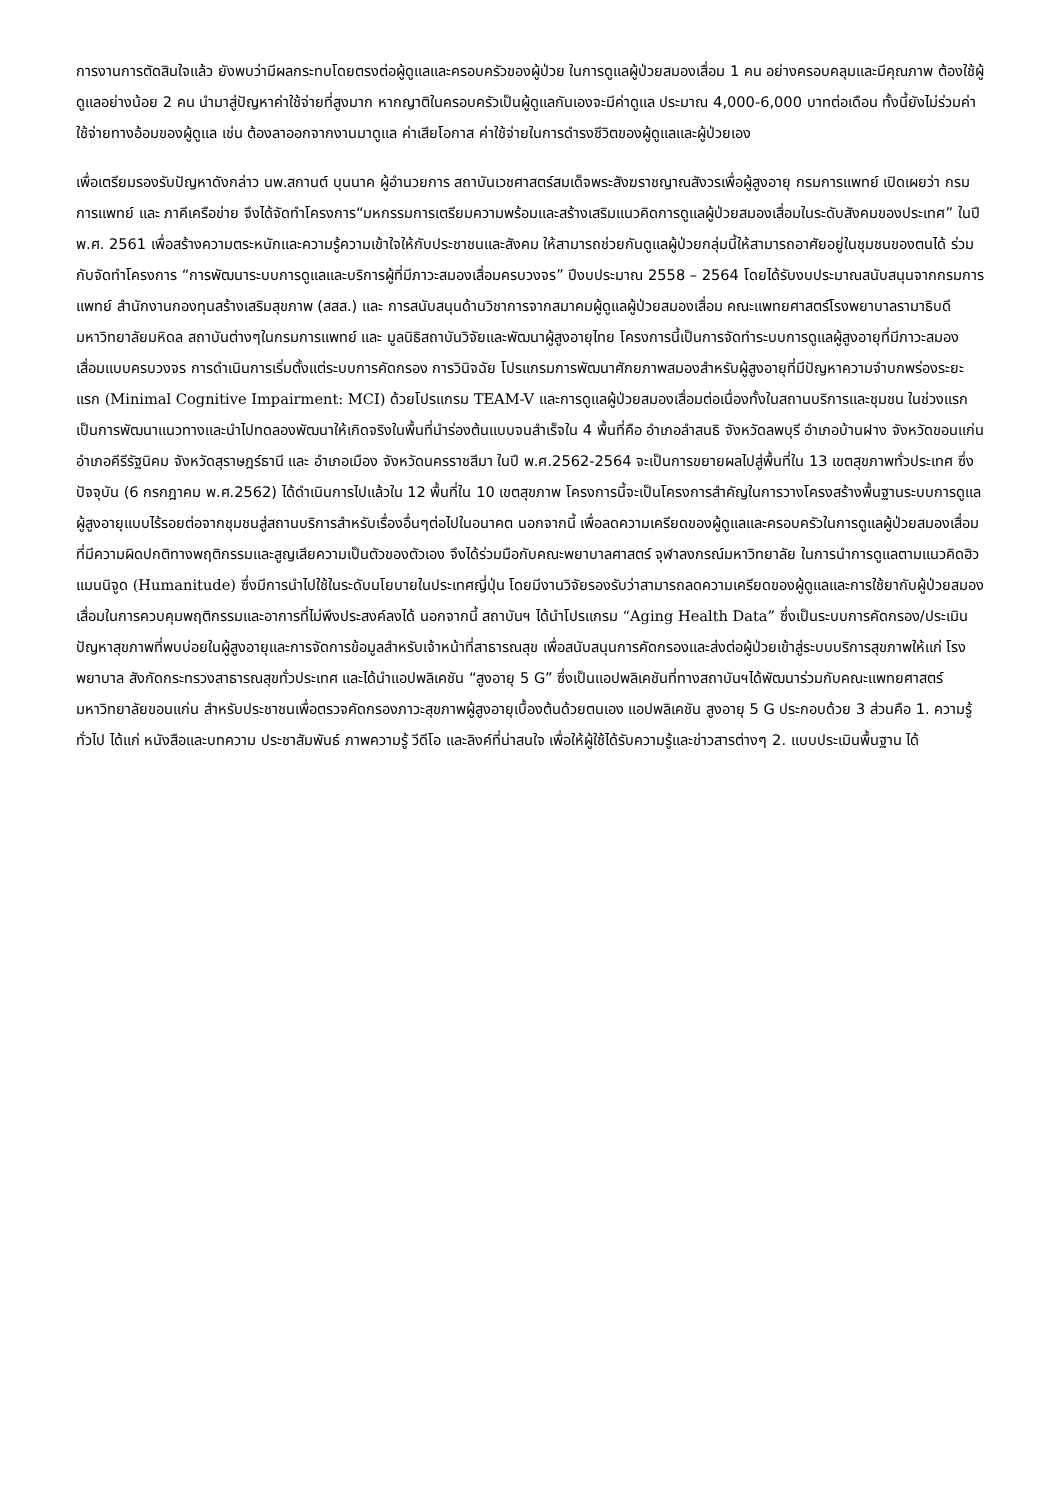การงานการตัดสินใจแล้ว ยังพบว่ามีผลกระทบโดยตรงต่อผู้ดูแลและครอบครัวของผู้ป่วย ในการดูแลผู้ป่วยสมองเสื่อม 1 คน อย่างครอบคลุมและมีคุณภาพ ต้องใช้ผู้ดูแลอย่างน้อย 2 คน นำมาสู่ปัญหาค่าใช้จ่ายที่สูงมาก หากญาติในครอบครัวเป็นผู้ดูแลกันเองจะมีค่าดูแล ประมาณ 4,000-6,000 บาทต่อเดือน ทั้งนี้ยังไม่ร่วมค่าใช้จ่ายทางอ้อมของผู้ดูแล เช่น ต้องลาออกจากงานมาดูแล ค่าเสียโอกาส ค่าใช้จ่ายในการดำรงชีวิตของผู้ดูแลและผู้ป่วยเอง
เพื่อเตรียมรองรับปัญหาดังกล่าว นพ.สกานต์ บุนนาค ผู้อำนวยการ สถาบันเวชศาสตร์สมเด็จพระสังฆราชญาณสังวรเพื่อผู้สูงอายุ กรมการแพทย์ เปิดเผยว่า กรมการแพทย์ และ ภาคีเครือข่าย จึงได้จัดทำโครงการ“มหกรรมการเตรียมความพร้อมและสร้างเสริมแนวคิดการดูแลผู้ป่วยสมองเสื่อมในระดับสังคมของประเทศ” ในปี พ.ศ. 2561 เพื่อสร้างความตระหนักและความรู้ความเข้าใจให้กับประชาชนและสังคม ให้สามารถช่วยกันดูแลผู้ป่วยกลุ่มนี้ให้สามารถอาศัยอยู่ในชุมชนของตนได้ ร่วมกับจัดทำโครงการ “การพัฒนาระบบการดูแลและบริการผู้ที่มีภาวะสมองเสื่อมครบวงจร” ปีงบประมาณ 2558 – 2564 โดยได้รับงบประมาณสนับสนุนจากกรมการแพทย์ สำนักงานกองทุนสร้างเสริมสุขภาพ (สสส.) และ การสนับสนุนด้านวิชาการจากสมาคมผู้ดูแลผู้ป่วยสมองเสื่อม คณะแพทยศาสตร์โรงพยาบาลรามาธิบดี มหาวิทยาลัยมหิดล สถาบันต่างๆในกรมการแพทย์ และ มูลนิธิสถาบันวิจัยและพัฒนาผู้สูงอายุไทย โครงการนี้เป็นการจัดทำระบบการดูแลผู้สูงอายุที่มีภาวะสมองเสื่อมแบบครบวงจร การดำเนินการเริ่มตั้งแต่ระบบการคัดกรอง การวินิจฉัย โปรแกรมการพัฒนาศักยภาพสมองสำหรับผู้สูงอายุที่มีปัญหาความจำบกพร่องระยะแรก (Minimal Cognitive Impairment: MCI) ด้วยโปรแกรม TEAM-V และการดูแลผู้ป่วยสมองเสื่อมต่อเนื่องทั้งในสถานบริการและชุมชน ในช่วงแรกเป็นการพัฒนาแนวทางและนำไปทดลองพัฒนาให้เกิดจริงในพื้นที่นำร่องต้นแบบจนสำเร็จใน 4 พื้นที่คือ อำเภอลำสนธิ จังหวัดลพบุรี อำเภอบ้านฝาง จังหวัดขอนแก่น อำเภอคีรีรัฐนิคม จังหวัดสุราษฎร์ธานี และ อำเภอเมือง จังหวัดนครราชสีมา ในปี พ.ศ.2562-2564 จะเป็นการขยายผลไปสู่พื้นที่ใน 13 เขตสุขภาพทั่วประเทศ ซึ่งปัจจุบัน (6 กรกฎาคม พ.ศ.2562) ได้ดำเนินการไปแล้วใน 12 พื้นที่ใน 10 เขตสุขภาพ โครงการนี้จะเป็นโครงการสำคัญในการวางโครงสร้างพื้นฐานระบบการดูแลผู้สูงอายุแบบไร้รอยต่อจากชุมชนสู่สถานบริการสำหรับเรื่องอื่นๆต่อไปในอนาคต นอกจากนี้ เพื่อลดความเครียดของผู้ดูแลและครอบครัวในการดูแลผู้ป่วยสมองเสื่อมที่มีความผิดปกติทางพฤติกรรมและสูญเสียความเป็นตัวของตัวเอง จึงได้ร่วมมือกับคณะพยาบาลศาสตร์ จุฬาลงกรณ์มหาวิทยาลัย ในการนำการดูแลตามแนวคิดฮิวแมนนิจูด (Humanitude) ซึ่งมีการนำไปใช้ในระดับนโยบายในประเทศญี่ปุ่น โดยมีงานวิจัยรองรับว่าสามารถลดความเครียดของผู้ดูแลและการใช้ยากับผู้ป่วยสมองเสื่อมในการควบคุมพฤติกรรมและอาการที่ไม่พึงประสงค์ลงได้ นอกจากนี้ สถาบันฯ ได้นำโปรแกรม “Aging Health Data” ซึ่งเป็นระบบการคัดกรอง/ประเมินปัญหาสุขภาพที่พบบ่อยในผู้สูงอายุและการจัดการข้อมูลสำหรับเจ้าหน้าที่สาธารณสุข เพื่อสนับสนุนการคัดกรองและส่งต่อผู้ป่วยเข้าสู่ระบบบริการสุขภาพให้แก่ โรงพยาบาล สังกัดกระทรวงสาธารณสุขทั่วประเทศ และได้นำแอปพลิเคชัน “สูงอายุ 5 G” ซึ่งเป็นแอปพลิเคชันที่ทางสถาบันฯได้พัฒนาร่วมกับคณะแพทยศาสตร์มหาวิทยาลัยขอนแก่น สำหรับประชาชนเพื่อตรวจคัดกรองภาวะสุขภาพผู้สูงอายุเบื้องต้นด้วยตนเอง แอปพลิเคชัน สูงอายุ 5 G ประกอบด้วย 3 ส่วนคือ 1. ความรู้ทั่วไป ได้แก่ หนังสือและบทความ ประชาสัมพันธ์ ภาพความรู้ วีดีโอ และลิงค์ที่น่าสนใจ เพื่อให้ผู้ใช้ได้รับความรู้และข่าวสารต่างๆ 2. แบบประเมินพื้นฐาน ได้